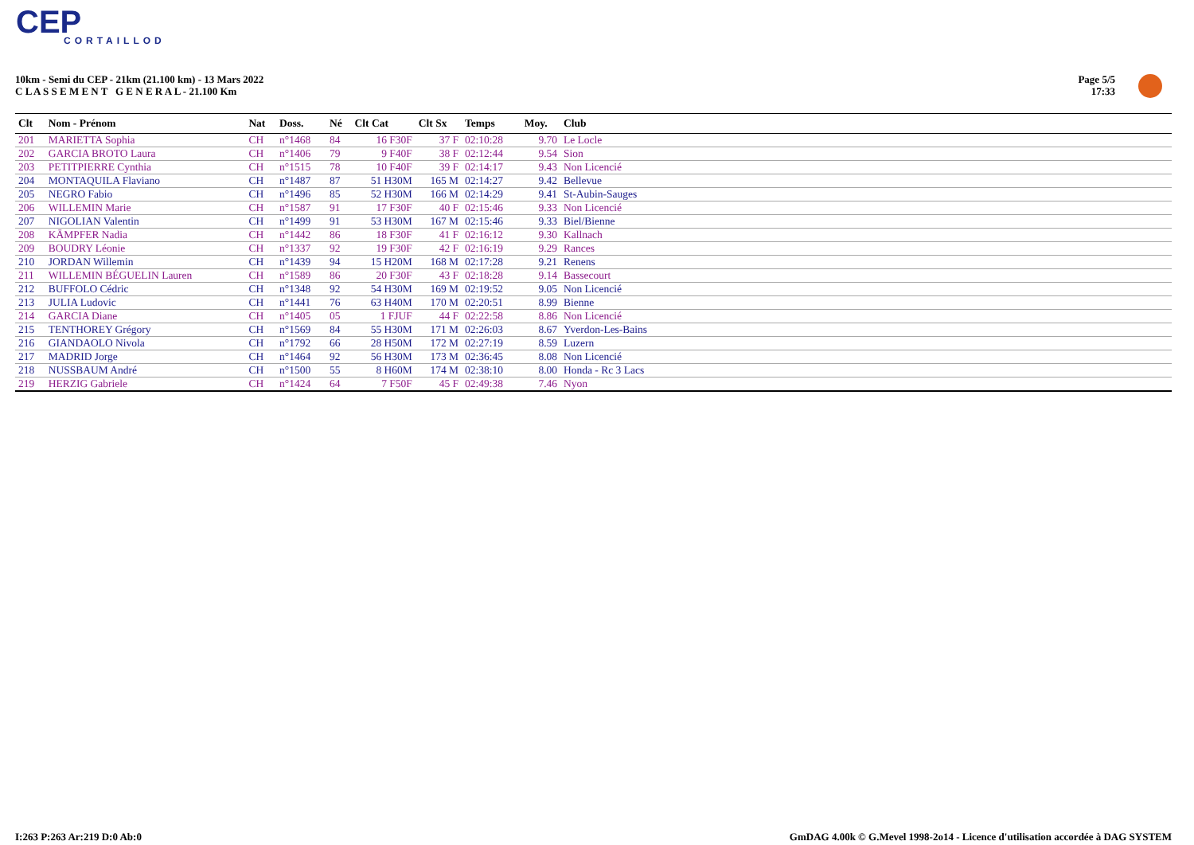CEP
CORTAILLOD
10km - Semi du CEP - 21km (21.100 km) - 13 Mars 2022
C L A S S E M E N T G E N E R A L - 21.100 Km
Page 5/5
17:33
| Clt | Nom - Prénom | Nat | Doss. | Né | Clt Cat | Clt Sx | Temps | Moy. | Club |
| --- | --- | --- | --- | --- | --- | --- | --- | --- | --- |
| 201 | MARIETTA Sophia | CH | n°1468 | 84 | 16 F30F | 37 F | 02:10:28 | 9.70 | Le Locle |
| 202 | GARCIA BROTO Laura | CH | n°1406 | 79 | 9 F40F | 38 F | 02:12:44 | 9.54 | Sion |
| 203 | PETITPIERRE Cynthia | CH | n°1515 | 78 | 10 F40F | 39 F | 02:14:17 | 9.43 | Non Licencié |
| 204 | MONTAQUILA Flaviano | CH | n°1487 | 87 | 51 H30M | 165 M | 02:14:27 | 9.42 | Bellevue |
| 205 | NEGRO Fabio | CH | n°1496 | 85 | 52 H30M | 166 M | 02:14:29 | 9.41 | St-Aubin-Sauges |
| 206 | WILLEMIN Marie | CH | n°1587 | 91 | 17 F30F | 40 F | 02:15:46 | 9.33 | Non Licencié |
| 207 | NIGOLIAN Valentin | CH | n°1499 | 91 | 53 H30M | 167 M | 02:15:46 | 9.33 | Biel/Bienne |
| 208 | KÄMPFER Nadia | CH | n°1442 | 86 | 18 F30F | 41 F | 02:16:12 | 9.30 | Kallnach |
| 209 | BOUDRY Léonie | CH | n°1337 | 92 | 19 F30F | 42 F | 02:16:19 | 9.29 | Rances |
| 210 | JORDAN Willemin | CH | n°1439 | 94 | 15 H20M | 168 M | 02:17:28 | 9.21 | Renens |
| 211 | WILLEMIN BÉGUELIN Lauren | CH | n°1589 | 86 | 20 F30F | 43 F | 02:18:28 | 9.14 | Bassecourt |
| 212 | BUFFOLO Cédric | CH | n°1348 | 92 | 54 H30M | 169 M | 02:19:52 | 9.05 | Non Licencié |
| 213 | JULIA Ludovic | CH | n°1441 | 76 | 63 H40M | 170 M | 02:20:51 | 8.99 | Bienne |
| 214 | GARCIA Diane | CH | n°1405 | 05 | 1 FJUF | 44 F | 02:22:58 | 8.86 | Non Licencié |
| 215 | TENTHOREY Grégory | CH | n°1569 | 84 | 55 H30M | 171 M | 02:26:03 | 8.67 | Yverdon-Les-Bains |
| 216 | GIANDAOLO Nivola | CH | n°1792 | 66 | 28 H50M | 172 M | 02:27:19 | 8.59 | Luzern |
| 217 | MADRID Jorge | CH | n°1464 | 92 | 56 H30M | 173 M | 02:36:45 | 8.08 | Non Licencié |
| 218 | NUSSBAUM André | CH | n°1500 | 55 | 8 H60M | 174 M | 02:38:10 | 8.00 | Honda - Rc 3 Lacs |
| 219 | HERZIG Gabriele | CH | n°1424 | 64 | 7 F50F | 45 F | 02:49:38 | 7.46 | Nyon |
I:263 P:263 Ar:219 D:0 Ab:0
GmDAG 4.00k © G.Mevel 1998-2o14 - Licence d'utilisation accordée à DAG SYSTEM